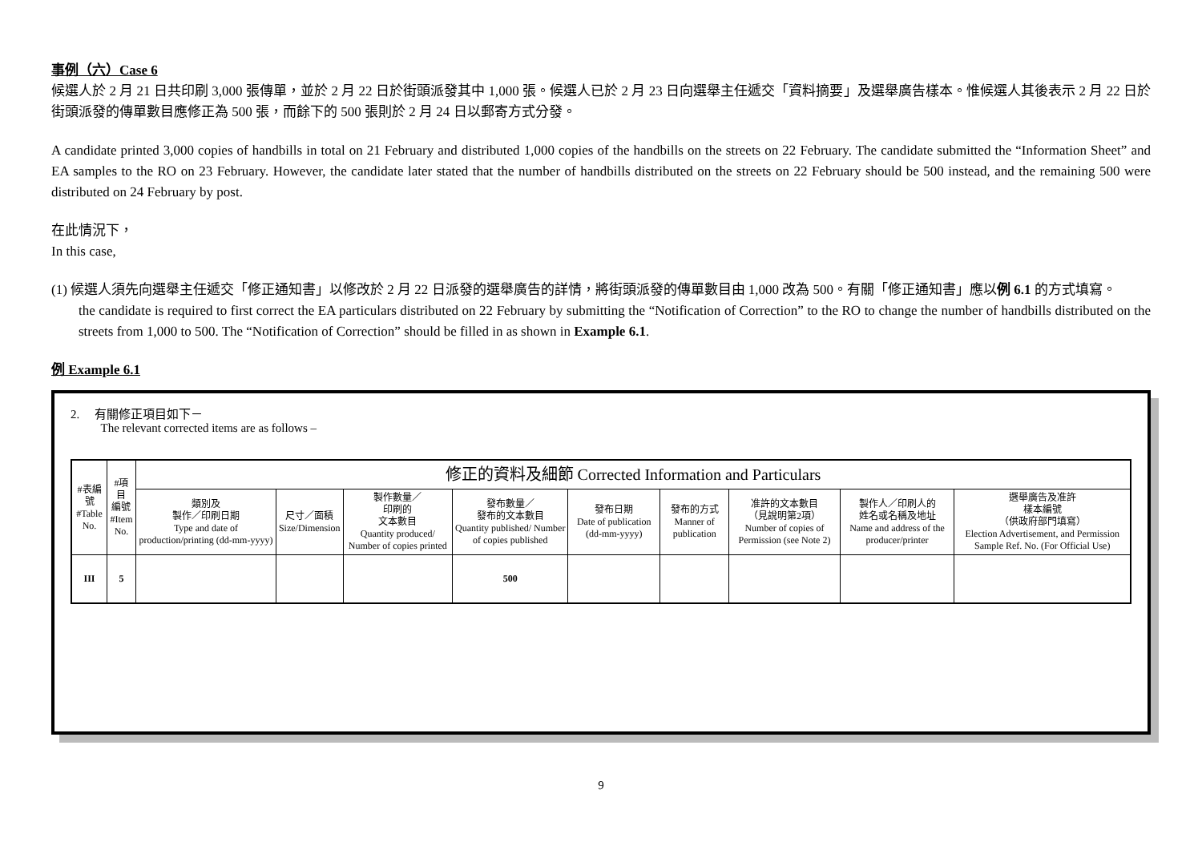事例（六）Case 6
候選人於 2 月 21 日共印刷 3,000 張傳單，並於 2 月 22 日於街頭派發其中 1,000 張。候選人已於 2 月 23 日向選舉主任遞交「資料摘要」及選舉廣告樣本。惟候選人其後表示 2 月 22 日於街頭派發的傳單數目應修正為 500 張，而餘下的 500 張則於 2 月 24 日以郵寄方式分發。
A candidate printed 3,000 copies of handbills in total on 21 February and distributed 1,000 copies of the handbills on the streets on 22 February. The candidate submitted the “Information Sheet” and EA samples to the RO on 23 February. However, the candidate later stated that the number of handbills distributed on the streets on 22 February should be 500 instead, and the remaining 500 were distributed on 24 February by post.
在此情況下，
In this case,
(1) 候選人須先向選舉主任遞交「修正通知書」以修改於 2 月 22 日派發的選舉廣告的詳情，將街頭派發的傳單數目由 1,000 改為 500。有關「修正通知書」應以例 6.1 的方式填寫。
the candidate is required to first correct the EA particulars distributed on 22 February by submitting the “Notification of Correction” to the RO to change the number of handbills distributed on the streets from 1,000 to 500. The “Notification of Correction” should be filled in as shown in Example 6.1.
例 Example 6.1
2. 有關修正項目如下－
The relevant corrected items are as follows –
| #表編號 #Table No. | #項目 編號 #Item No. | 修正的資料及細節 Corrected Information and Particulars | | | | | | | | |
| --- | --- | --- | --- | --- | --- | --- | --- | --- | --- | --- |
| | | 類別及 製作／印刷日期 Type and date of production/printing (dd-mm-yyyy) | 尺寸／面積 Size/Dimension | 製作數量／ 印刷的 文本數目 Quantity produced/ Number of copies printed | 發布數量／ 發布的文本數目 Quantity published/ Number of copies published | 發布日期 Date of publication (dd-mm-yyyy) | 發布的方式 Manner of publication | 准許的文本數目 （見說明第2項） Number of copies of Permission (see Note 2) | 製作人／印刷人的 姓名或名稱及地址 Name and address of the producer/printer | 選舉廣告及准許 樣本編號 （供政府部門填寫） Election Advertisement, and Permission Sample Ref. No. (For Official Use) |
| III | 5 | | | | 500 | | | | | |
9